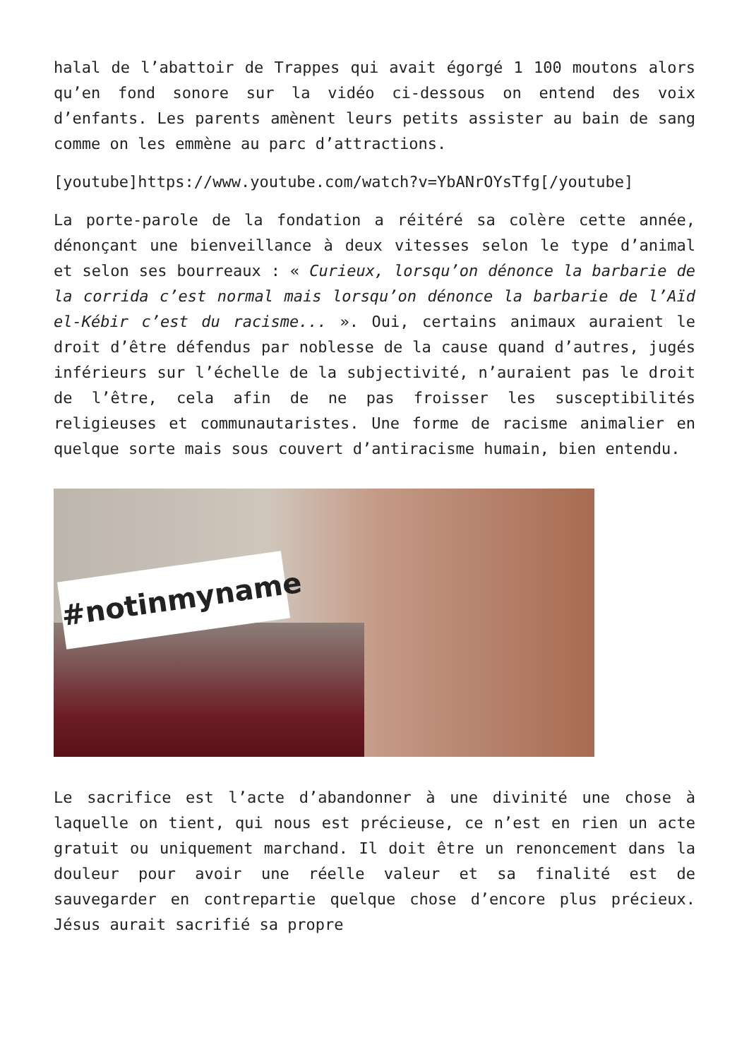halal de l’abattoir de Trappes qui avait égorgé 1 100 moutons alors qu’en fond sonore sur la vidéo ci-dessous on entend des voix d’enfants. Les parents amènent leurs petits assister au bain de sang comme on les emmène au parc d’attractions.
[youtube]https://www.youtube.com/watch?v=YbANrOYsTfg[/youtube]
La porte-parole de la fondation a réitéré sa colère cette année, dénonçant une bienveillance à deux vitesses selon le type d’animal et selon ses bourreaux : « Curieux, lorsqu’on dénonce la barbarie de la corrida c’est normal mais lorsqu’on dénonce la barbarie de l’Aïd el-Kébir c’est du racisme... ». Oui, certains animaux auraient le droit d’être défendus par noblesse de la cause quand d’autres, jugés inférieurs sur l’échelle de la subjectivité, n’auraient pas le droit de l’être, cela afin de ne pas froisser les susceptibilités religieuses et communautaristes. Une forme de racisme animalier en quelque sorte mais sous couvert d’antiracisme humain, bien entendu.
#notinmyname
Le sacrifice est l’acte d’abandonner à une divinité une chose à laquelle on tient, qui nous est précieuse, ce n’est en rien un acte gratuit ou uniquement marchand. Il doit être un renoncement dans la douleur pour avoir une réelle valeur et sa finalité est de sauvegarder en contrepartie quelque chose d’encore plus précieux. Jésus aurait sacrifié sa propre